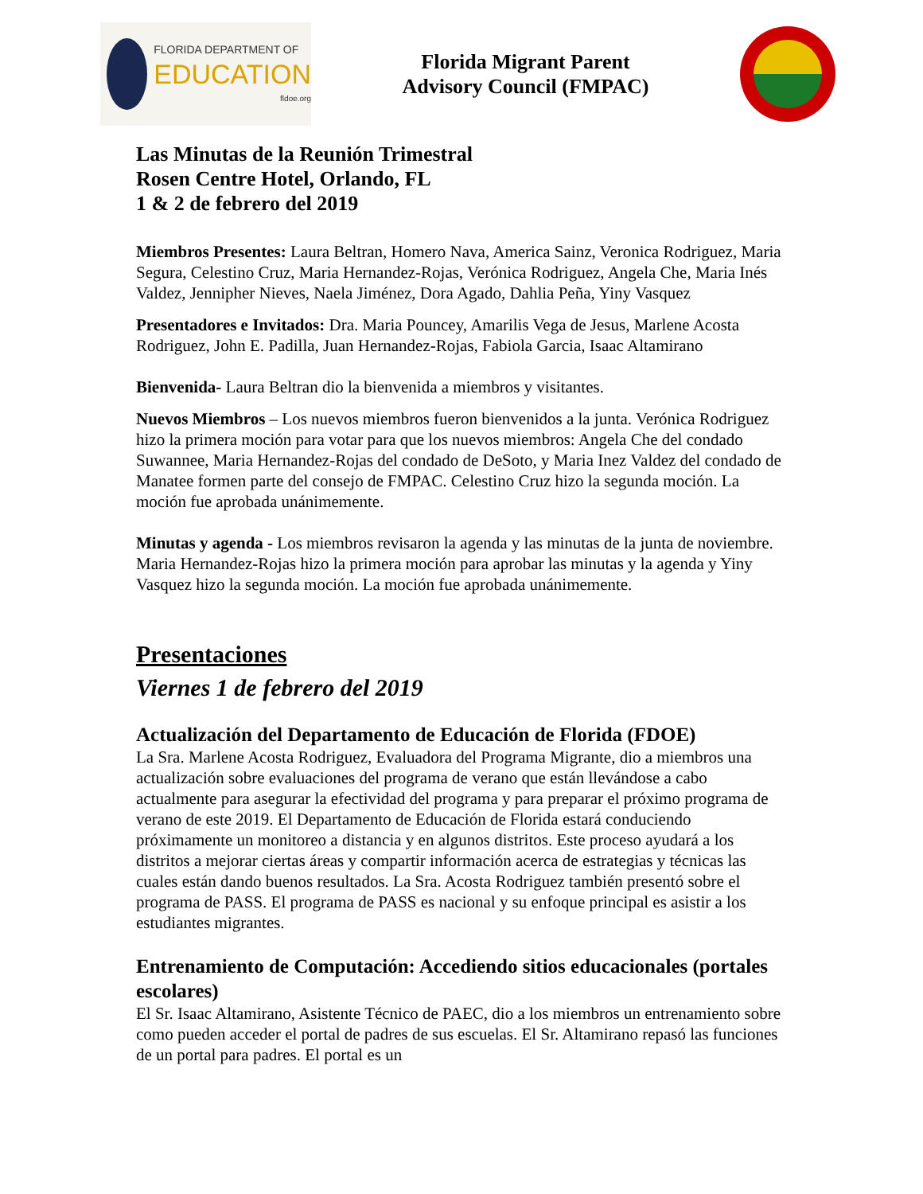FLORIDA DEPARTMENT OF
EDUCATION
fldoe.org
Florida Migrant Parent
Advisory Council (FMPAC)
Las Minutas de la Reunión Trimestral
Rosen Centre Hotel, Orlando, FL
1 & 2 de febrero del 2019
Miembros Presentes: Laura Beltran, Homero Nava, America Sainz, Veronica Rodriguez, Maria Segura, Celestino Cruz, Maria Hernandez-Rojas, Verónica Rodriguez, Angela Che, Maria Inés Valdez, Jennipher Nieves, Naela Jiménez, Dora Agado, Dahlia Peña, Yiny Vasquez
Presentadores e Invitados: Dra. Maria Pouncey, Amarilis Vega de Jesus, Marlene Acosta Rodriguez, John E. Padilla, Juan Hernandez-Rojas, Fabiola Garcia, Isaac Altamirano
Bienvenida- Laura Beltran dio la bienvenida a miembros y visitantes.
Nuevos Miembros – Los nuevos miembros fueron bienvenidos a la junta. Verónica Rodriguez hizo la primera moción para votar para que los nuevos miembros: Angela Che del condado Suwannee, Maria Hernandez-Rojas del condado de DeSoto, y Maria Inez Valdez del condado de Manatee formen parte del consejo de FMPAC. Celestino Cruz hizo la segunda moción. La moción fue aprobada unánimemente.
Minutas y agenda - Los miembros revisaron la agenda y las minutas de la junta de noviembre. Maria Hernandez-Rojas hizo la primera moción para aprobar las minutas y la agenda y Yiny Vasquez hizo la segunda moción. La moción fue aprobada unánimemente.
Presentaciones
Viernes 1 de febrero del 2019
Actualización del Departamento de Educación de Florida (FDOE)
La Sra. Marlene Acosta Rodriguez, Evaluadora del Programa Migrante, dio a miembros una actualización sobre evaluaciones del programa de verano que están llevándose a cabo actualmente para asegurar la efectividad del programa y para preparar el próximo programa de verano de este 2019. El Departamento de Educación de Florida estará conduciendo próximamente un monitoreo a distancia y en algunos distritos. Este proceso ayudará a los distritos a mejorar ciertas áreas y compartir información acerca de estrategias y técnicas las cuales están dando buenos resultados. La Sra. Acosta Rodriguez también presentó sobre el programa de PASS. El programa de PASS es nacional y su enfoque principal es asistir a los estudiantes migrantes.
Entrenamiento de Computación: Accediendo sitios educacionales (portales escolares)
El Sr. Isaac Altamirano, Asistente Técnico de PAEC, dio a los miembros un entrenamiento sobre como pueden acceder el portal de padres de sus escuelas. El Sr. Altamirano repasó las funciones de un portal para padres. El portal es un